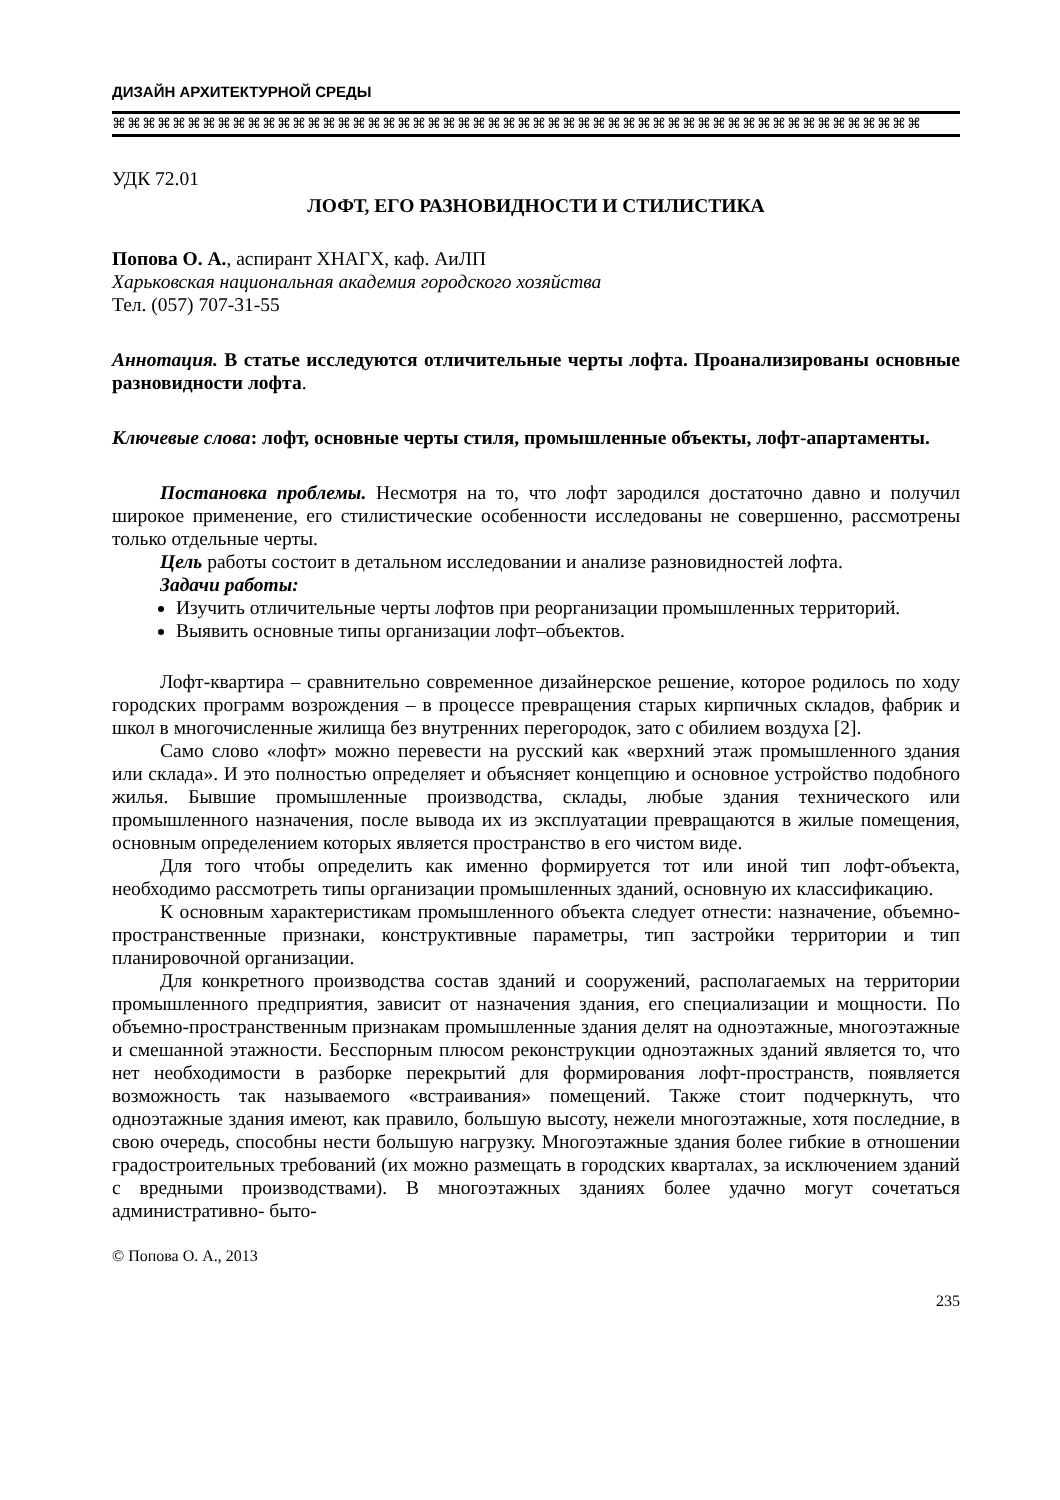ДИЗАЙН АРХИТЕКТУРНОЙ СРЕДЫ
⌘⌘⌘⌘⌘⌘⌘⌘⌘⌘⌘⌘⌘⌘⌘⌘⌘⌘⌘⌘⌘⌘⌘⌘⌘⌘⌘⌘⌘⌘⌘⌘⌘⌘⌘⌘⌘⌘⌘⌘⌘⌘⌘⌘⌘⌘⌘⌘⌘⌘⌘⌘⌘⌘
УДК 72.01
ЛОФТ, ЕГО РАЗНОВИДНОСТИ И СТИЛИСТИКА
Попова О. А., аспирант ХНАГХ, каф. АиЛП
Харьковская национальная академия городского хозяйства
Тел. (057) 707-31-55
Аннотация. В статье исследуются отличительные черты лофта. Проанализированы основные разновидности лофта.
Ключевые слова: лофт, основные черты стиля, промышленные объекты, лофт-апартаменты.
Постановка проблемы. Несмотря на то, что лофт зародился достаточно давно и получил широкое применение, его стилистические особенности исследованы не совершенно, рассмотрены только отдельные черты.
Цель работы состоит в детальном исследовании и анализе разновидностей лофта.
Задачи работы:
Изучить отличительные черты лофтов при реорганизации промышленных территорий.
Выявить основные типы организации лофт–объектов.
Лофт-квартира – сравнительно современное дизайнерское решение, которое родилось по ходу городских программ возрождения – в процессе превращения старых кирпичных складов, фабрик и школ в многочисленные жилища без внутренних перегородок, зато с обилием воздуха [2].
Само слово «лофт» можно перевести на русский как «верхний этаж промышленного здания или склада». И это полностью определяет и объясняет концепцию и основное устройство подобного жилья. Бывшие промышленные производства, склады, любые здания технического или промышленного назначения, после вывода их из эксплуатации превращаются в жилые помещения, основным определением которых является пространство в его чистом виде.
Для того чтобы определить как именно формируется тот или иной тип лофт-объекта, необходимо рассмотреть типы организации промышленных зданий, основную их классификацию.
К основным характеристикам промышленного объекта следует отнести: назначение, объемно-пространственные признаки, конструктивные параметры, тип застройки территории и тип планировочной организации.
Для конкретного производства состав зданий и сооружений, располагаемых на территории промышленного предприятия, зависит от назначения здания, его специализации и мощности. По объемно-пространственным признакам промышленные здания делят на одноэтажные, многоэтажные и смешанной этажности. Бесспорным плюсом реконструкции одноэтажных зданий является то, что нет необходимости в разборке перекрытий для формирования лофт-пространств, появляется возможность так называемого «встраивания» помещений. Также стоит подчеркнуть, что одноэтажные здания имеют, как правило, большую высоту, нежели многоэтажные, хотя последние, в свою очередь, способны нести большую нагрузку. Многоэтажные здания более гибкие в отношении градостроительных требований (их можно размещать в городских кварталах, за исключением зданий с вредными производствами). В многоэтажных зданиях более удачно могут сочетаться административно- быто-
© Попова О. А., 2013
235